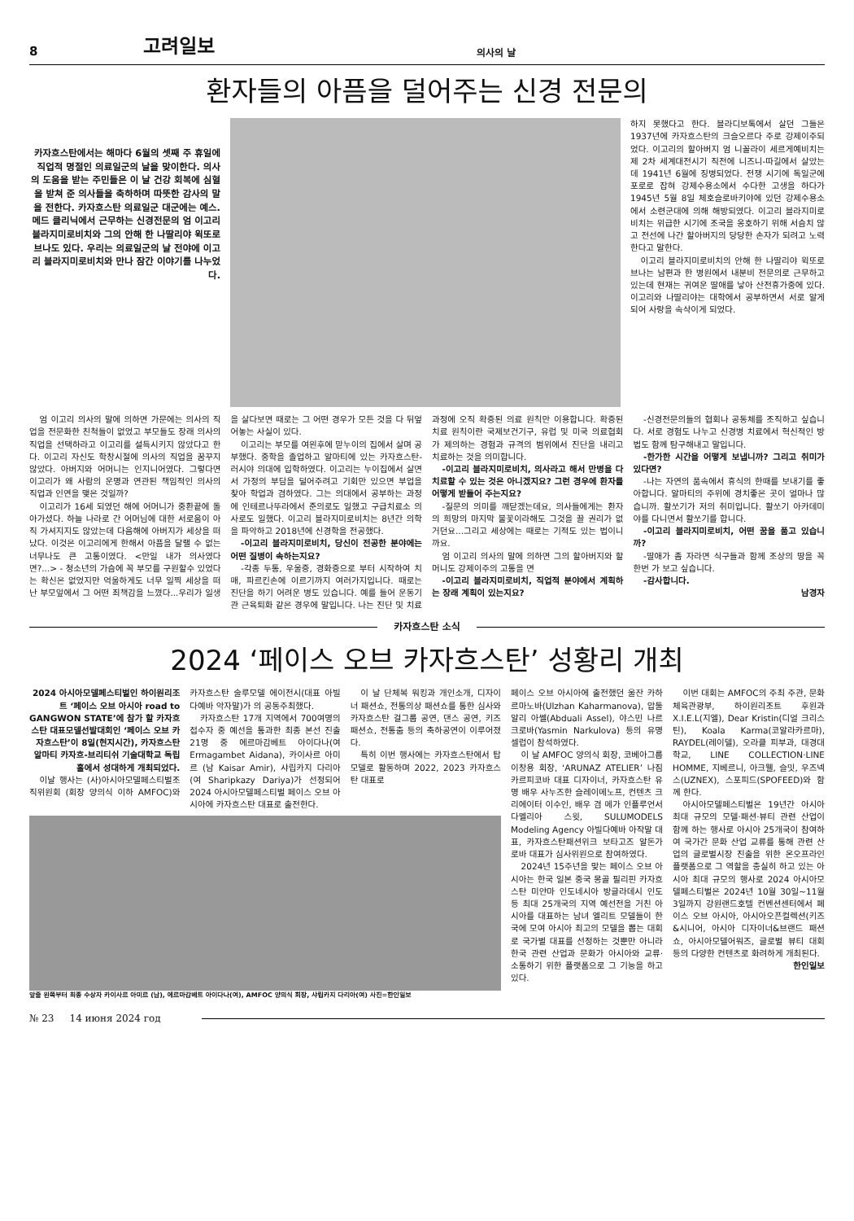8
고려일보
의사의 날
환자들의 아픔을 덜어주는 신경 전문의
카자흐스탄에서는 해마다 6월의 셋째 주 휴일에 직업적 명절인 의료일군의 날을 맞이한다. 의사의 도움을 받는 주민들은 이 날 건강 회복에 심혈을 받쳐 준 의사들을 축하하며 따뜻한 감사의 말을 전한다. 카자흐스탄 의료일군 대군에는 예스.메드 클리닉에서 근무하는 신경전문의 엄 이고리 블라지미로비치와 그의 안해 한 나딸리야 윅또로브나도 있다. 우리는 의료일군의 날 전야에 이고리 블라지미로비치와 만나 잠간 이야기를 나누었다.
하지 못했다고 한다. 블라디보톡에서 살던 그들은 1937년에 카자흐스탄의 크슬오르다 주로 강제이주되었다. 이고리의 할아버지 엄 니꼴라이 세르게예비치는 제 2차 세계대전시기 직전에 니즈니-따길에서 살았는데 1941년 6월에 징병되었다. 전쟁 시기에 독일군에 포로로 잡혀 강제수용소에서 수다한 고생을 하다가 1945년 5월 8일 체호슬로바키야에 있던 강제수용소에서 소련군대에 의해 해방되였다. 이고리 블라지미로비치는 위급한 시기에 조국을 옹호하기 위해 서슴치 않고 전선에 나간 할아버지의 당당한 손자가 되려고 노력한다고 말한다.
이고리 블라지미로비치의 안해 한 나딸리야 윅또로브나는 남편과 한 병원에서 내분비 전문의로 근무하고 있는데 현재는 귀여운 딸애를 낳아 산전휴가중에 있다. 이고리와 나딸리야는 대학에서 공부하면서 서로 알게 되어 사랑을 속삭이게 되었다.
엄 이고리 의사의 말에 의하면 가문에는 의사의 직업을 전문화한 친척들이 없었고 부모들도 장래 의사의 직업을 선택하라고 이고리를 설득시키지 않았다고 한다. 이고리 자신도 학창시절에 의사의 직업을 꿈꾸지 않았다. 아버지와 어머니는 인지니어였다. 그렇다면 이고리가 왜 사람의 운명과 연관된 책임적인 의사의 직업과 인연을 맺은 것일까?
이고리가 16세 되였던 해에 어머니가 중환끝에 돌아가셨다. 하늘 나라로 간 어머님에 대한 서로움이 아직 가셔지지도 않았는데 다음해에 아버지가 세상을 떠났다. 이것은 이고리에게 한해서 아픔을 달랠 수 없는 너무나도 큰 고통이였다. <만일 내가 의사였다면?...> - 청소년의 가슴에 꼭 부모를 구원할수 있었다는 확신은 없었지만 억울하게도 너무 일찍 세상을 떠난 부모앞에서 그 어떤 죄책감을 느꼈다...우리가 일생을 살다보면 때로는 그 어떤 경우가 모든 것을 다 뒤엎어놓는 사실이 있다.
이고리는 부모를 여읜후에 맏누이의 집에서 살며 공부했다. 중학을 졸업하고 알마티에 있는 카자흐스탄-러시야 의대에 입학하였다. 이고리는 누이집에서 살면서 가정의 부담을 덜어주려고 기회만 있으면 부업을 찾아 학업과 겸하였다. 그는 의대에서 공부하는 과정에 인테르나뚜라에서 준의로도 일했고 구급치료소 의사로도 일했다. 이고리 블라지미로비치는 8년간 의학을 파악하고 2018년에 신경학을 전공했다.
-이고리 블라지미로비치, 당신이 전공한 분야에는 어떤 질병이 속하는지요?
-각종 두통, 우울증, 경화증으로 부터 시작하여 치매, 파르킨손에 이르기까지 여러가지입니다. 때로는 진단을 하기 어려운 병도 있습니다. 예를 들어 운동기관 근육퇴화 같은 경우에 말입니다. 나는 진단 및 치료 과정에 오직 확증된 의료 원칙만 이용합니다. 확증된 치료 원칙이란 국제보건기구, 유럽 및 미국 의료협회가 제의하는 경험과 규격의 범위에서 진단을 내리고 치료하는 것을 의미합니다.
-이고리 블라지미로비치, 의사라고 해서 만병을 다 치료할 수 있는 것은 아니겠지요? 그런 경우에 환자를 어떻게 받들어 주는지요?
-질문의 의미를 깨닫겠는데요, 의사들에게는 환자의 희망의 마지막 불꽃이라해도 그것을 끌 권리가 없거던요...그리고 세상에는 때로는 기적도 있는 법이니까요.
엄 이고리 의사의 말에 의하면 그의 할아버지와 할머니도 강제이주의 고통을 면
-이고리 블라지미로비치, 직업적 분야에서 계획하는 장래 계획이 있는지요?
-신경전문의들의 협회나 공동체를 조직하고 싶습니다. 서로 경험도 나누고 신경병 치료에서 혁신적인 방법도 함께 탐구해내고 말입니다.
-한가한 시간을 어떻게 보냅니까? 그리고 취미가 있다면?
-나는 자연의 품속에서 휴식의 한때를 보내기를 좋아합니다. 알마티의 주위에 경치좋은 곳이 얼마나 많습니까. 활쏘기가 저의 취미입니다. 활쏘기 아카데미야를 다니면서 활쏘기를 합니다.
-이고리 블라지미로비치, 어떤 꿈을 품고 있습니까?
-딸애가 좀 자라면 식구들과 함께 조상의 땅을 꼭 한번 가 보고 싶습니다.
-감사합니다.
남경자
카자흐스탄 소식
2024 ‘페이스 오브 카자흐스탄’ 성황리 개최
2024 아시아모델페스티벌인 하이원리조트 ‘페이스 오브 아시아 road to GANGWON STATE’에 참가 할 카자흐스탄 대표모델선발대회인 ‘페이스 오브 카자흐스탄’이 8일(현지시간), 카자흐스탄 알마티 카자흐-브리티쉬 기술대학교 독립홀에서 성대하게 개최되었다.
이날 행사는 (사)아시아모델페스티벌조직위원회 (회장 양의식 이하 AMFOC)와 카자흐스탄 술루모델 에이전시(대표 아빌다예바 악자말)가 의 공동주최했다.
카자흐스탄 17개 지역에서 700여명의 접수자 중 예선을 통과한 최종 본선 진출 21명 중 에르마감베트 아이다나(여 Ermagambet Aidana), 카이사르 아미르 (남 Kaisar Amir), 샤립카지 다리아(여 Sharipkazy Dariya)가 선정되어 2024 아시아모델페스티벌 페이스 오브 아시아에 카자흐스탄 대표로 출전한다.
이 날 단체복 워킹과 개인소개, 디자이너 패션쇼, 전통의상 패션쇼를 통한 심사와 카자흐스탄 걸그룹 공연, 댄스 공연, 키즈 패션쇼, 전통춤 등의 축하공연이 이루어졌다.
특히 이번 행사에는 카자흐스탄에서 탑모델로 활동하며 2022, 2023 카자흐스탄 대표로
앞줄 왼쪽부터 최종 수상자 카이사르 아미르 (남), 에르마감베트 아이다나(여), AMFOC 양의식 회장, 샤립카지 다리아(여) 사진=한인일보
페이스 오브 아시아에 출전했던 울잔 카하르마노바(Ulzhan Kaharmanova), 압둘알리 아쎌(Abduali Assel), 야스민 나르크로바(Yasmin Narkulova) 등의 유명 셀럽이 참석하였다.
이 날 AMFOC 양의식 회장, 코베아그룹 이창용 회장, ‘ARUNAZ ATELIER’ 나짐 카르피코바 대표 디자이너, 카자흐스탄 유명 배우 사누즈한 슬레이메노프, 컨텐츠 크리에이터 이수인, 배우 겸 메가 인플루언서 다멜리아 스윗, SULUMODELS Modeling Agency 아빌다예바 아작말 대표, 카자흐스탄패션위크 보타고즈 알돈가로바 대표가 심사위원으로 참여하였다.
2024년 15주년을 맞는 페이스 오브 아시아는 한국 일본 중국 몽골 필리핀 카자흐스탄 미얀마 인도네시아 방글라데시 인도 등 최대 25개국의 지역 예선전을 거친 아시아를 대표하는 남녀 엘리트 모델들이 한국에 모여 아시아 최고의 모델을 뽑는 대회로 국가별 대표를 선정하는 것뿐만 아니라 한국 관련 산업과 문화가 아시아와 교류· 소통하기 위한 플랫폼으로 그 기능을 하고 있다.
이번 대회는 AMFOC의 주최 주관, 문화체육관광부, 하이원리조트 후원과 X.I.E.L(지엘), Dear Kristin(디얼 크리스틴), Koala Karma(코알라카르마), RAYDEL(레이델), 오라클 피부과, 대경대학교, LINE COLLECTION·LINE HOMME, 지베르니, 아크웰, 슬밋, 우즈넥스(UZNEX), 스포피드(SPOFEED)와 함께 한다.
아시아모델페스티벌은 19년간 아시아 최대 규모의 모델·패션·뷰티 관련 산업이 함께 하는 행사로 아시아 25개국이 참여하여 국가간 문화 산업 교류를 통해 관련 산업의 글로벌시장 진출을 위한 온오프라인 플랫폼으로 그 역할을 충실히 하고 있는 아시아 최대 규모의 행사로 2024 아시아모델페스티벌은 2024년 10월 30일~11월 3일까지 강원랜드호텔 컨벤션센터에서 페이스 오브 아시아, 아시아오픈컬렉션(키즈&시니어, 아시아 디자이너&브랜드 패션쇼, 아시아모델어워즈, 글로벌 뷰티 대회 등의 다양한 컨텐츠로 화려하게 개최된다.
한인일보
№ 23 14 июня 2024 год